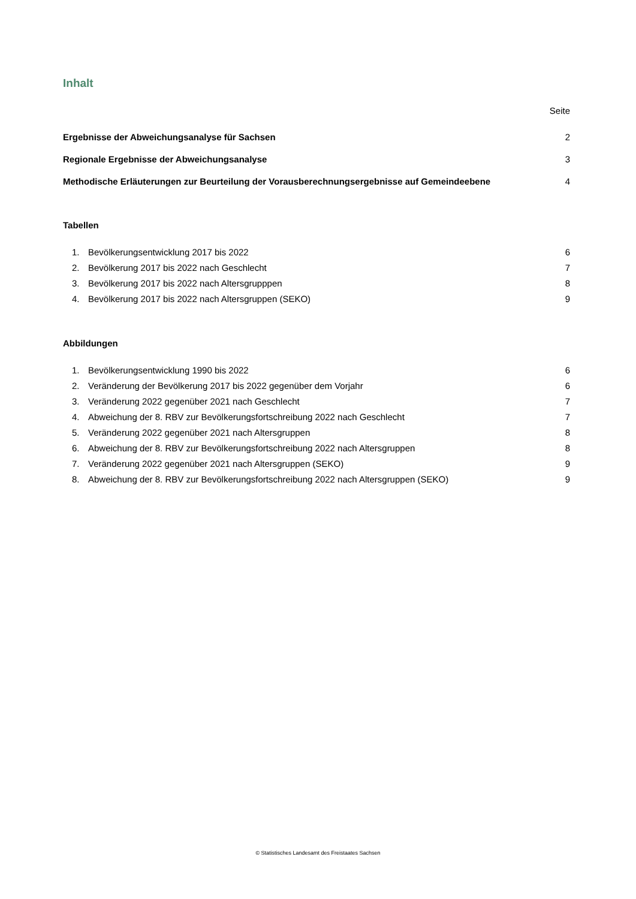Inhalt
Seite
Ergebnisse der Abweichungsanalyse für Sachsen 2
Regionale Ergebnisse der Abweichungsanalyse 3
Methodische Erläuterungen zur Beurteilung der Vorausberechnungsergebnisse auf Gemeindeebene 4
Tabellen
1. Bevölkerungsentwicklung 2017 bis 2022 6
2. Bevölkerung 2017 bis 2022 nach Geschlecht 7
3. Bevölkerung 2017 bis 2022 nach Altersgrupppen 8
4. Bevölkerung 2017 bis 2022 nach Altersgruppen (SEKO) 9
Abbildungen
1. Bevölkerungsentwicklung 1990 bis 2022 6
2. Veränderung der Bevölkerung 2017 bis 2022 gegenüber dem Vorjahr 6
3. Veränderung 2022 gegenüber 2021 nach Geschlecht 7
4. Abweichung der 8. RBV zur Bevölkerungsfortschreibung 2022 nach Geschlecht 7
5. Veränderung 2022 gegenüber 2021 nach Altersgruppen 8
6. Abweichung der 8. RBV zur Bevölkerungsfortschreibung 2022 nach Altersgruppen 8
7. Veränderung 2022 gegenüber 2021 nach Altersgruppen (SEKO) 9
8. Abweichung der 8. RBV zur Bevölkerungsfortschreibung 2022 nach Altersgruppen (SEKO) 9
© Statistisches Landesamt des Freistaates Sachsen